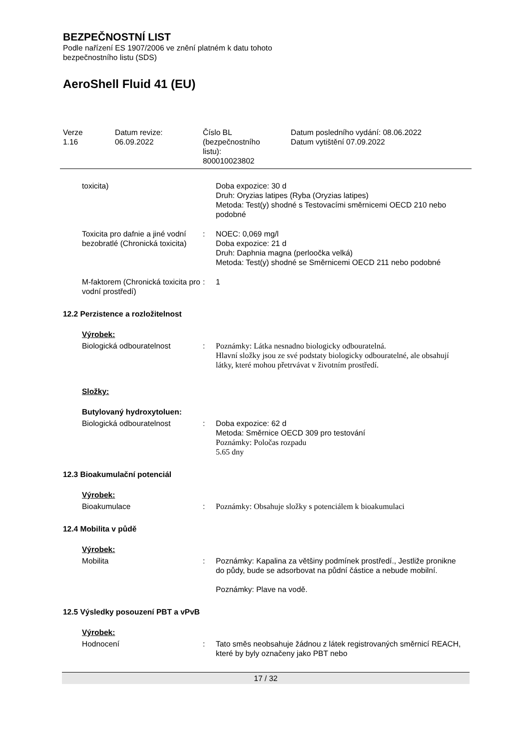BEZPEČNOSTNÍ LIST
Podle nařízení ES 1907/2006 ve znění platném k datu tohoto
bezpečnostního listu (SDS)
AeroShell Fluid 41 (EU)
Verze
1.16
Datum revize:
06.09.2022
Číslo BL
(bezpečnostního
listu):
800010023802
Datum posledního vydání: 08.06.2022
Datum vytištění 07.09.2022
toxicita) Doba expozice: 30 d
Druh: Oryzias latipes (Ryba (Oryzias latipes)
Metoda: Test(y) shodné s Testovacími směrnicemi OECD 210 nebo podobné
Toxicita pro dafnie a jiné vodní bezobratlé (Chronická toxicita)
: NOEC: 0,069 mg/l
Doba expozice: 21 d
Druh: Daphnia magna (perloočka velká)
Metoda: Test(y) shodné se Směrnicemi OECD 211 nebo podobné
M-faktorem (Chronická toxicita pro vodní prostředí)
: 1
12.2 Perzistence a rozložitelnost
Výrobek:
Biologická odbouratelnost : Poznámky: Látka nesnadno biologicky odbouratelná.
Hlavní složky jsou ze své podstaty biologicky odbouratelné, ale obsahují látky, které mohou přetrvávat v životním prostředí.
Složky:
Butylovaný hydroxytoluen:
Biologická odbouratelnost : Doba expozice: 62 d
Metoda: Směrnice OECD 309 pro testování
Poznámky: Poločas rozpadu
5.65 dny
12.3 Bioakumulační potenciál
Výrobek:
Bioakumulace : Poznámky: Obsahuje složky s potenciálem k bioakumulaci
12.4 Mobilita v půdě
Výrobek:
Mobilita : Poznámky: Kapalina za většiny podmínek prostředí., Jestliže pronikne do půdy, bude se adsorbovat na půdní částice a nebude mobilní.
Poznámky: Plave na vodě.
12.5 Výsledky posouzení PBT a vPvB
Výrobek:
Hodnocení : Tato směs neobsahuje žádnou z látek registrovaných směrnicí REACH, které by byly označeny jako PBT nebo
17 / 32